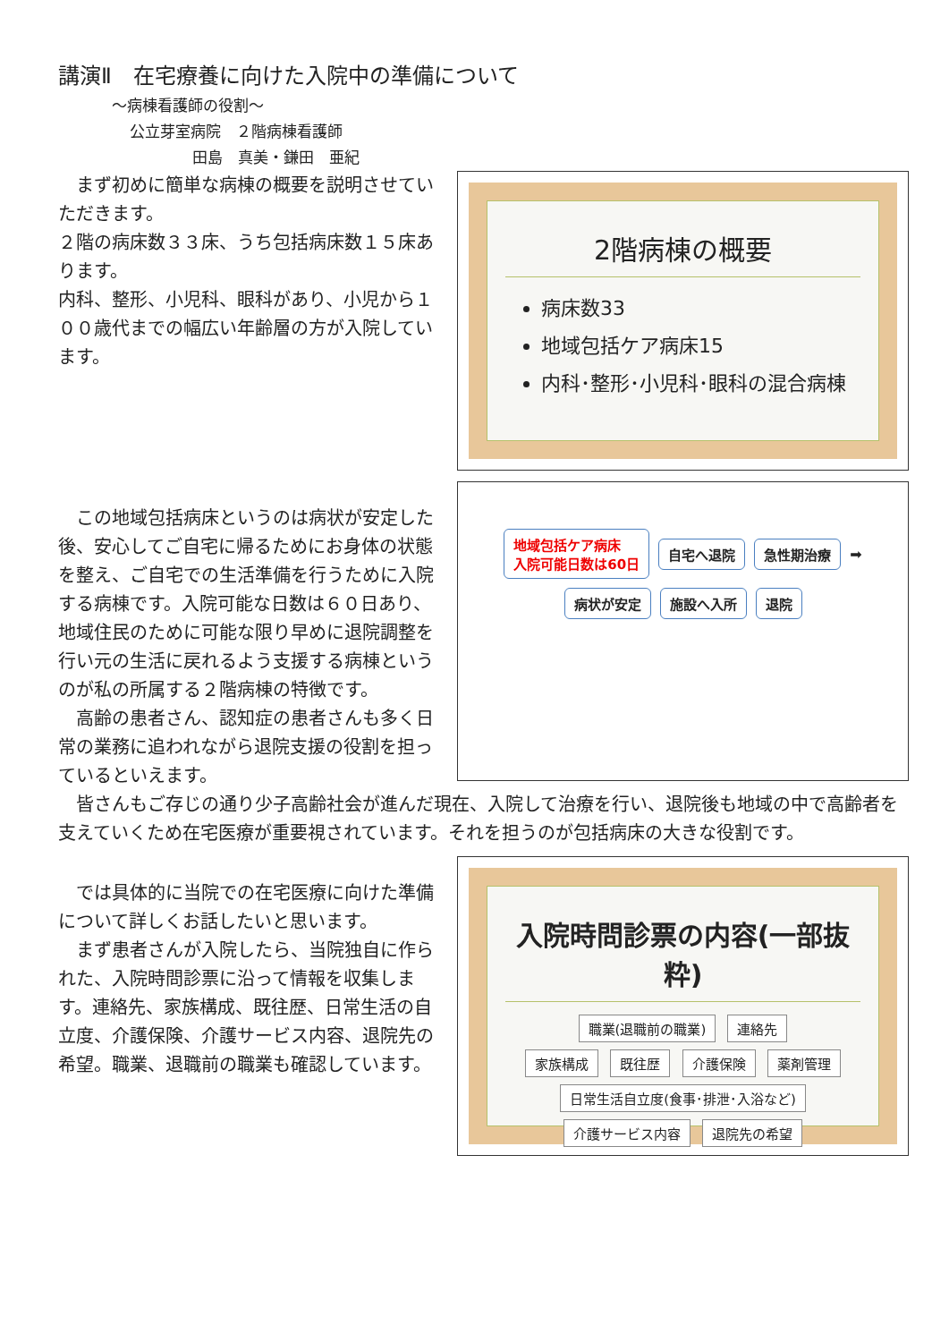講演Ⅱ　在宅療養に向けた入院中の準備について
～病棟看護師の役割～
公立芽室病院　２階病棟看護師
田島　真美・鎌田　亜紀
　まず初めに簡単な病棟の概要を説明させていただきます。
２階の病床数３３床、うち包括病床数１５床あります。
内科、整形、小児科、眼科があり、小児から１００歳代までの幅広い年齢層の方が入院しています。
2階病棟の概要
病床数33
地域包括ケア病床15
内科･整形･小児科･眼科の混合病棟
　この地域包括病床というのは病状が安定した後、安心してご自宅に帰るためにお身体の状態を整え、ご自宅での生活準備を行うために入院する病棟です。入院可能な日数は６０日あり、地域住民のために可能な限り早めに退院調整を行い元の生活に戻れるよう支援する病棟というのが私の所属する２階病棟の特徴です。
　高齢の患者さん、認知症の患者さんも多く日常の業務に追われながら退院支援の役割を担っているといえます。
地域包括ケア病床
入院可能日数は60日 自宅へ退院 急性期治療 ➡ 病状が安定 施設へ入所 退院
　皆さんもご存じの通り少子高齢社会が進んだ現在、入院して治療を行い、退院後も地域の中で高齢者を支えていくため在宅医療が重要視されています。それを担うのが包括病床の大きな役割です。
　では具体的に当院での在宅医療に向けた準備について詳しくお話したいと思います。
　まず患者さんが入院したら、当院独自に作られた、入院時問診票に沿って情報を収集します。連絡先、家族構成、既往歴、日常生活の自立度、介護保険、介護サービス内容、退院先の希望。職業、退職前の職業も確認しています。
入院時問診票の内容(一部抜粋)
職業(退職前の職業) 連絡先
家族構成 既往歴 介護保険 薬剤管理
日常生活自立度(食事･排泄･入浴など)
介護サービス内容 退院先の希望